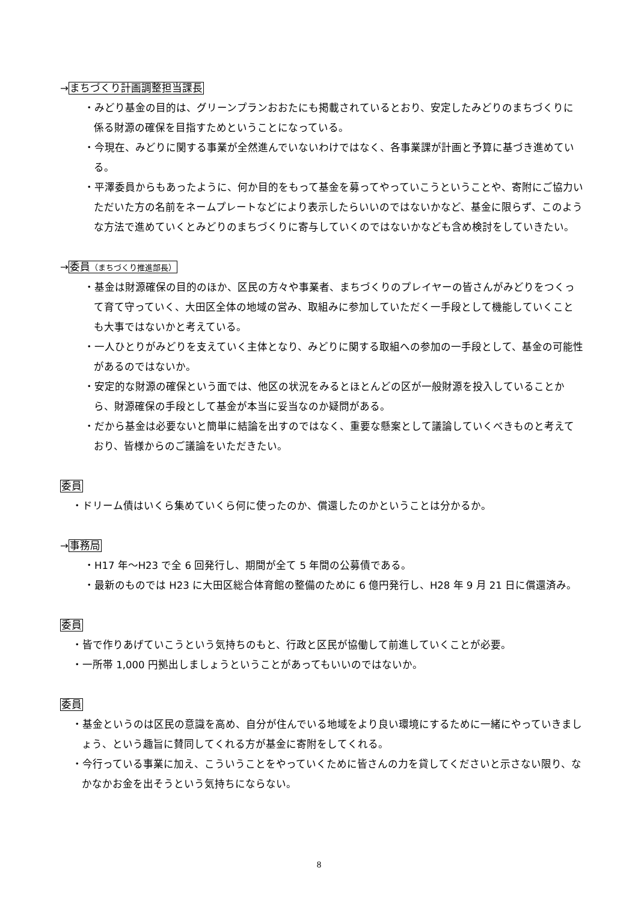→まちづくり計画調整担当課長
・みどり基金の目的は、グリーンプランおおたにも掲載されているとおり、安定したみどりのまちづくりに係る財源の確保を目指すためということになっている。
・今現在、みどりに関する事業が全然進んでいないわけではなく、各事業課が計画と予算に基づき進めている。
・平澤委員からもあったように、何か目的をもって基金を募ってやっていこうということや、寄附にご協力いただいた方の名前をネームプレートなどにより表示したらいいのではないかなど、基金に限らず、このような方法で進めていくとみどりのまちづくりに寄与していくのではないかなども含め検討をしていきたい。
→委員（まちづくり推進部長）
・基金は財源確保の目的のほか、区民の方々や事業者、まちづくりのプレイヤーの皆さんがみどりをつくって育て守っていく、大田区全体の地域の営み、取組みに参加していただく一手段として機能していくことも大事ではないかと考えている。
・一人ひとりがみどりを支えていく主体となり、みどりに関する取組への参加の一手段として、基金の可能性があるのではないか。
・安定的な財源の確保という面では、他区の状況をみるとほとんどの区が一般財源を投入していることから、財源確保の手段として基金が本当に妥当なのか疑問がある。
・だから基金は必要ないと簡単に結論を出すのではなく、重要な懸案として議論していくべきものと考えており、皆様からのご議論をいただきたい。
委員
・ドリーム債はいくら集めていくら何に使ったのか、償還したのかということは分かるか。
→事務局
・H17 年～H23 で全 6 回発行し、期間が全て 5 年間の公募債である。
・最新のものでは H23 に大田区総合体育館の整備のために 6 億円発行し、H28 年 9 月 21 日に償還済み。
委員
・皆で作りあげていこうという気持ちのもと、行政と区民が協働して前進していくことが必要。
・一所帯 1,000 円拠出しましょうということがあってもいいのではないか。
委員
・基金というのは区民の意識を高め、自分が住んでいる地域をより良い環境にするために一緒にやっていきましょう、という趣旨に賛同してくれる方が基金に寄附をしてくれる。
・今行っている事業に加え、こういうことをやっていくために皆さんの力を貸してくださいと示さない限り、なかなかお金を出そうという気持ちにならない。
8